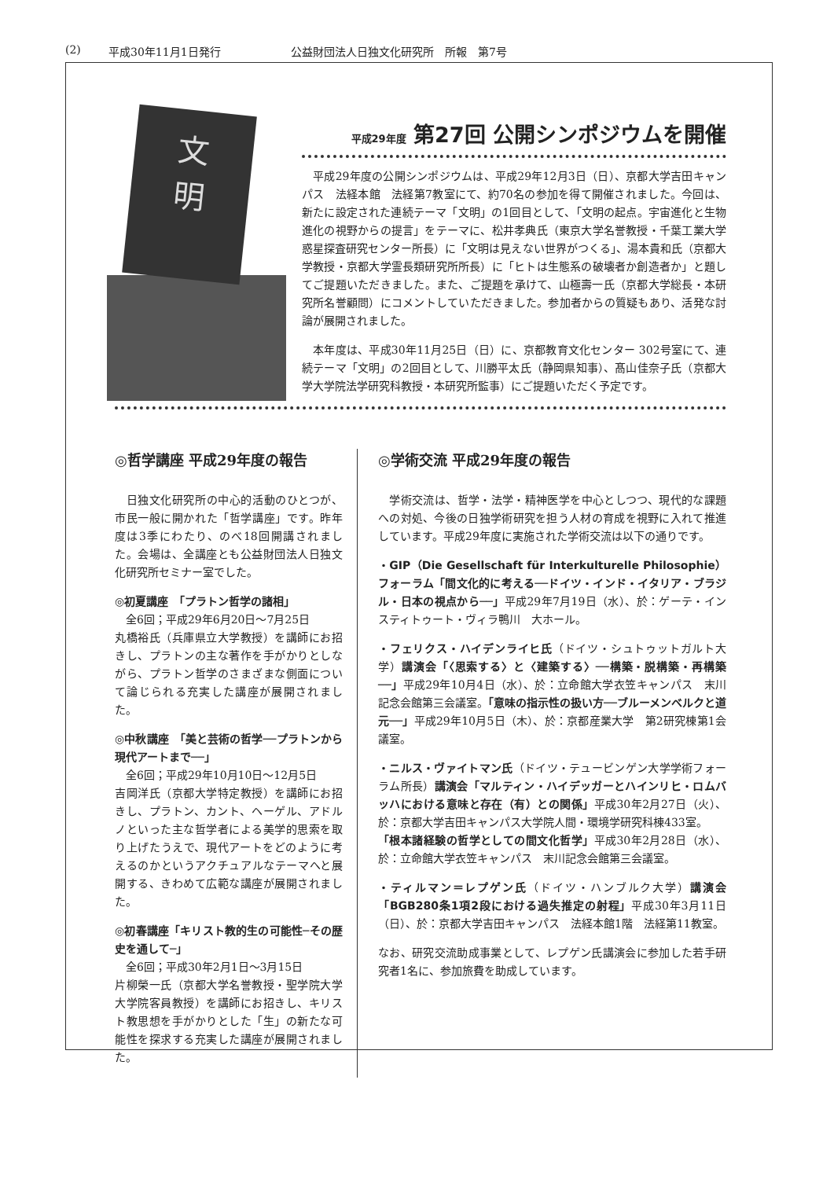(2) 平成30年11月1日発行 公益財団法人日独文化研究所　所報　第7号
文
明
平成29年度 第27回 公開シンポジウムを開催
　平成29年度の公開シンポジウムは、平成29年12月3日（日）、京都大学吉田キャンパス　法経本館　法経第7教室にて、約70名の参加を得て開催されました。今回は、新たに設定された連続テーマ「文明」の1回目として、「文明の起点。宇宙進化と生物進化の視野からの提言」をテーマに、松井孝典氏（東京大学名誉教授・千葉工業大学惑星探査研究センター所長）に「文明は見えない世界がつくる」、湯本貴和氏（京都大学教授・京都大学霊長類研究所所長）に「ヒトは生態系の破壊者か創造者か」と題してご提題いただきました。また、ご提題を承けて、山極壽一氏（京都大学総長・本研究所名誉顧問）にコメントしていただきました。参加者からの質疑もあり、活発な討論が展開されました。
　本年度は、平成30年11月25日（日）に、京都教育文化センター 302号室にて、連続テーマ「文明」の2回目として、川勝平太氏（静岡県知事）、髙山佳奈子氏（京都大学大学院法学研究科教授・本研究所監事）にご提題いただく予定です。
◎哲学講座 平成29年度の報告
　日独文化研究所の中心的活動のひとつが、市民一般に開かれた「哲学講座」です。昨年度は3季にわたり、のべ18回開講されました。会場は、全講座とも公益財団法人日独文化研究所セミナー室でした。
◎初夏講座　「プラトン哲学の諸相」
　全6回；平成29年6月20日～7月25日
丸橋裕氏（兵庫県立大学教授）を講師にお招きし、プラトンの主な著作を手がかりとしながら、プラトン哲学のさまざまな側面について論じられる充実した講座が展開されました。
◎中秋講座　「美と芸術の哲学──プラトンから現代アートまで──」
　全6回；平成29年10月10日～12月5日
吉岡洋氏（京都大学特定教授）を講師にお招きし、プラトン、カント、ヘーゲル、アドルノといった主な哲学者による美学的思索を取り上げたうえで、現代アートをどのように考えるのかというアクチュアルなテーマへと展開する、きわめて広範な講座が展開されました。
◎初春講座「キリスト教的生の可能性─その歴史を通して─」
　全6回；平成30年2月1日～3月15日
片柳榮一氏（京都大学名誉教授・聖学院大学大学院客員教授）を講師にお招きし、キリスト教思想を手がかりとした「生」の新たな可能性を探求する充実した講座が展開されました。
◎学術交流 平成29年度の報告
　学術交流は、哲学・法学・精神医学を中心としつつ、現代的な課題への対処、今後の日独学術研究を担う人材の育成を視野に入れて推進しています。平成29年度に実施された学術交流は以下の通りです。
・GIP（Die Gesellschaft für Interkulturelle Philosophie）フォーラム「間文化的に考える──ドイツ・インド・イタリア・ブラジル・日本の視点から──」平成29年7月19日（水）、於：ゲーテ・インスティトゥート・ヴィラ鴨川　大ホール。
・フェリクス・ハイデンライヒ氏（ドイツ・シュトゥットガルト大学）講演会「〈思索する〉と〈建築する〉──構築・脱構築・再構築──」平成29年10月4日（水）、於：立命館大学衣笠キャンパス　末川記念会館第三会議室。「意味の指示性の扱い方──ブルーメンベルクと道元──」平成29年10月5日（木）、於：京都産業大学　第2研究棟第1会議室。
・ニルス・ヴァイトマン氏（ドイツ・テュービンゲン大学学術フォーラム所長）講演会「マルティン・ハイデッガーとハインリヒ・ロムバッハにおける意味と存在（有）との関係」平成30年2月27日（火）、於：京都大学吉田キャンパス大学院人間・環境学研究科棟433室。
「根本諸経験の哲学としての間文化哲学」平成30年2月28日（水）、於：立命館大学衣笠キャンパス　末川記念会館第三会議室。
・ティルマン＝レプゲン氏（ドイツ・ハンブルク大学）講演会「BGB280条1項2段における過失推定の射程」平成30年3月11日（日）、於：京都大学吉田キャンパス　法経本館1階　法経第11教室。
なお、研究交流助成事業として、レプゲン氏講演会に参加した若手研究者1名に、参加旅費を助成しています。